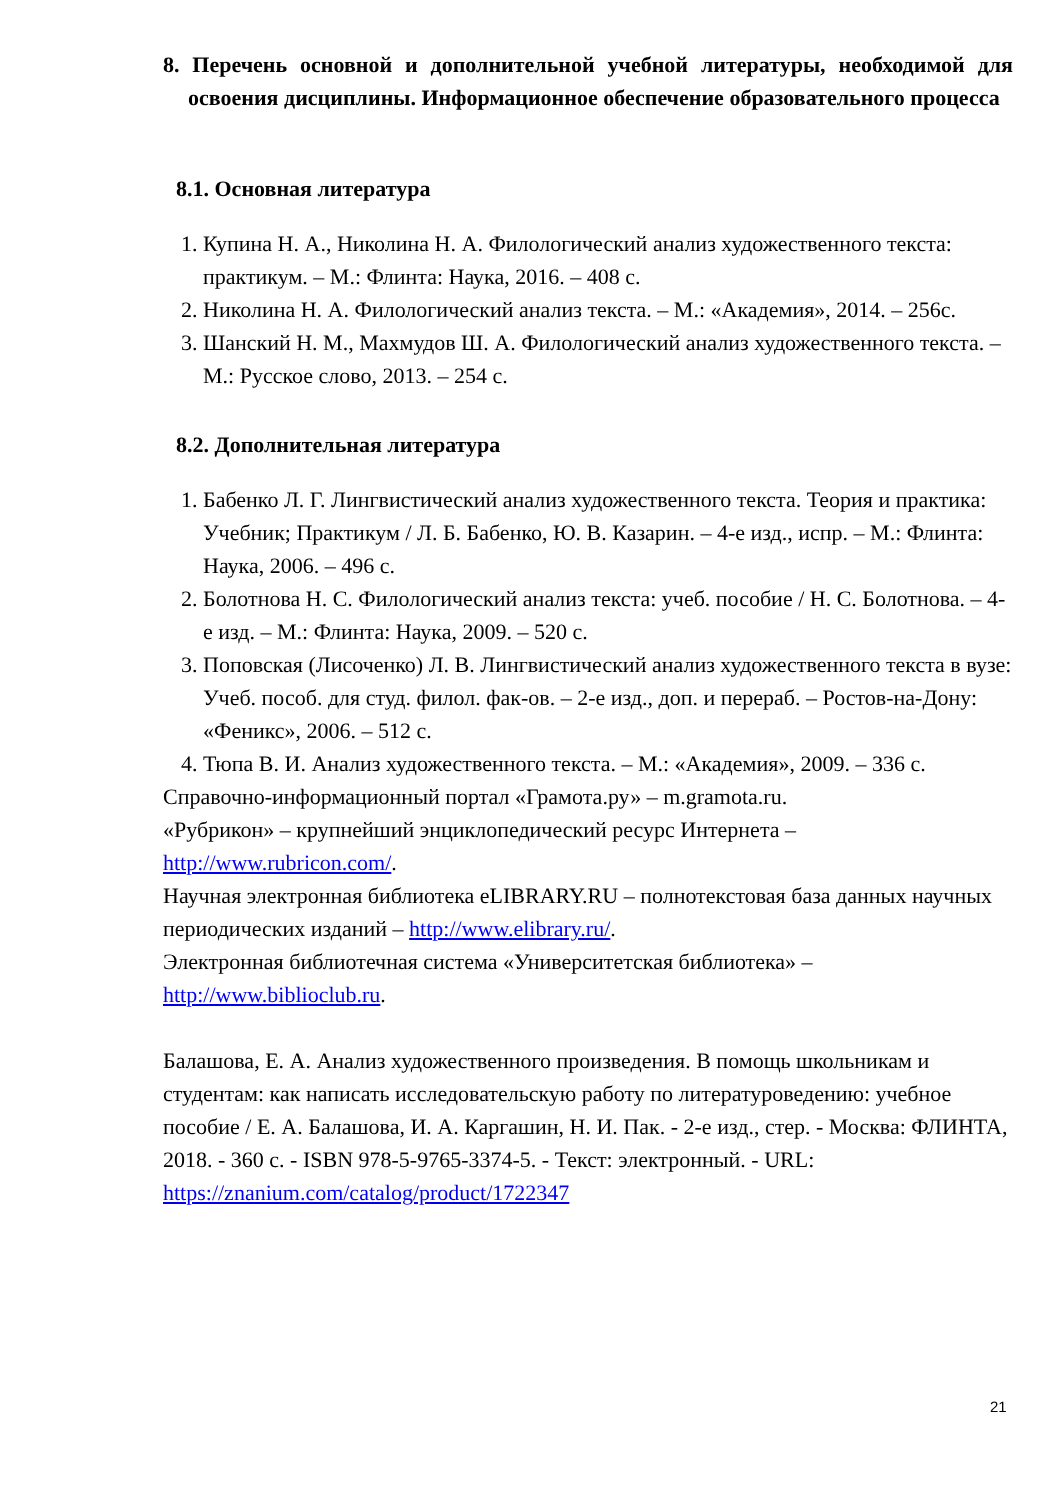8. Перечень основной и дополнительной учебной литературы, необходимой для освоения дисциплины. Информационное обеспечение образовательного процесса
8.1. Основная литература
1. Купина Н. А., Николина Н. А. Филологический анализ художественного текста: практикум. – М.: Флинта: Наука, 2016. – 408 с.
2. Николина Н. А. Филологический анализ текста. – М.: «Академия», 2014. – 256с.
3. Шанский Н. М., Махмудов Ш. А. Филологический анализ художественного текста. – М.: Русское слово, 2013. – 254 с.
8.2. Дополнительная литература
1. Бабенко Л. Г. Лингвистический анализ художественного текста. Теория и практика: Учебник; Практикум / Л. Б. Бабенко, Ю. В. Казарин. – 4-е изд., испр. – М.: Флинта: Наука, 2006. – 496 с.
2. Болотнова Н. С. Филологический анализ текста: учеб. пособие / Н. С. Болотнова. – 4-е изд. – М.: Флинта: Наука, 2009. – 520 с.
3. Поповская (Лисоченко) Л. В. Лингвистический анализ художественного текста в вузе: Учеб. пособ. для студ. филол. фак-ов. – 2-е изд., доп. и перераб. – Ростов-на-Дону: «Феникс», 2006. – 512 с.
4. Тюпа В. И. Анализ художественного текста. – М.: «Академия», 2009. – 336 с.
Справочно-информационный портал «Грамота.ру» – m.gramota.ru.
«Рубрикон» – крупнейший энциклопедический ресурс Интернета – http://www.rubricon.com/.
Научная электронная библиотека eLIBRARY.RU – полнотекстовая база данных научных периодических изданий – http://www.elibrary.ru/.
Электронная библиотечная система «Университетская библиотека» – http://www.biblioclub.ru.
Балашова, Е. А. Анализ художественного произведения. В помощь школьникам и студентам: как написать исследовательскую работу по литературоведению: учебное пособие / Е. А. Балашова, И. А. Каргашин, Н. И. Пак. - 2-е изд., стер. - Москва: ФЛИНТА, 2018. - 360 с. - ISBN 978-5-9765-3374-5. - Текст: электронный. - URL: https://znanium.com/catalog/product/1722347
21